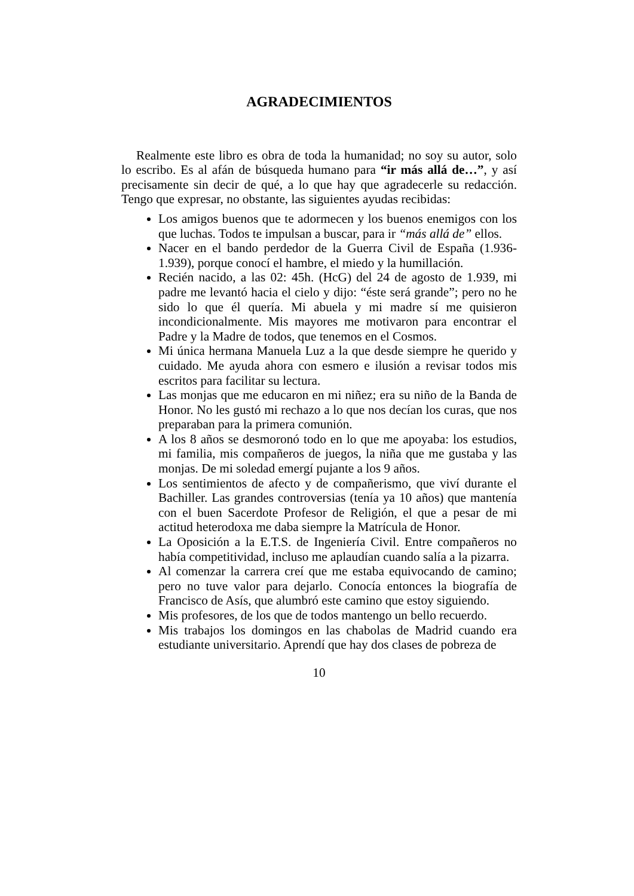AGRADECIMIENTOS
Realmente este libro es obra de toda la humanidad; no soy su autor, solo lo escribo. Es al afán de búsqueda humano para “ir más allá de…”, y así precisamente sin decir de qué, a lo que hay que agradecerle su redacción. Tengo que expresar, no obstante, las siguientes ayudas recibidas:
Los amigos buenos que te adormecen y los buenos enemigos con los que luchas. Todos te impulsan a buscar, para ir “más allá de” ellos.
Nacer en el bando perdedor de la Guerra Civil de España (1.936-1.939), porque conocí el hambre, el miedo y la humillación.
Recién nacido, a las 02: 45h. (HcG) del 24 de agosto de 1.939, mi padre me levantó hacia el cielo y dijo: “éste será grande”; pero no he sido lo que él quería. Mi abuela y mi madre sí me quisieron incondicionalmente. Mis mayores me motivaron para encontrar el Padre y la Madre de todos, que tenemos en el Cosmos.
Mi única hermana Manuela Luz a la que desde siempre he querido y cuidado. Me ayuda ahora con esmero e ilusión a revisar todos mis escritos para facilitar su lectura.
Las monjas que me educaron en mi niñez; era su niño de la Banda de Honor. No les gustó mi rechazo a lo que nos decían los curas, que nos preparaban para la primera comunión.
A los 8 años se desmoronó todo en lo que me apoyaba: los estudios, mi familia, mis compañeros de juegos, la niña que me gustaba y las monjas. De mi soledad emergí pujante a los 9 años.
Los sentimientos de afecto y de compañerismo, que viví durante el Bachiller. Las grandes controversias (tenía ya 10 años) que mantenía con el buen Sacerdote Profesor de Religión, el que a pesar de mi actitud heterodoxa me daba siempre la Matrícula de Honor.
La Oposición a la E.T.S. de Ingeniería Civil. Entre compañeros no había competitividad, incluso me aplaudían cuando salía a la pizarra.
Al comenzar la carrera creí que me estaba equivocando de camino; pero no tuve valor para dejarlo. Conocía entonces la biografía de Francisco de Asís, que alumbró este camino que estoy siguiendo.
Mis profesores, de los que de todos mantengo un bello recuerdo.
Mis trabajos los domingos en las chabolas de Madrid cuando era estudiante universitario. Aprendí que hay dos clases de pobreza de
10